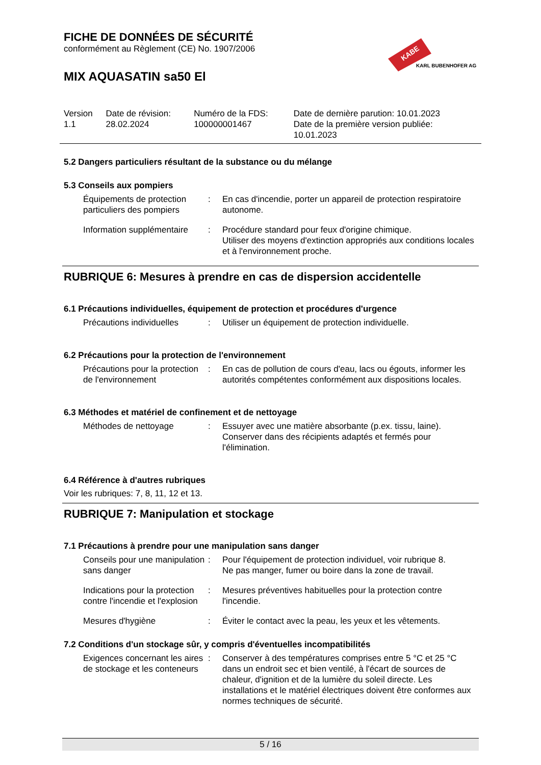FICHE DE DONNÉES DE SÉCURITÉ
conformément au Règlement (CE) No. 1907/2006
KABE
KARL BUBENHOFER AG
MIX AQUASATIN sa50 El
| Version 1.1 | Date de révision: 28.02.2024 | Numéro de la FDS: 100000001467 | Date de dernière parution: 10.01.2023 Date de la première version publiée: 10.01.2023 |
5.2 Dangers particuliers résultant de la substance ou du mélange
5.3 Conseils aux pompiers
| Équipements de protection particuliers des pompiers | : | En cas d'incendie, porter un appareil de protection respiratoire autonome. |
| Information supplémentaire | : | Procédure standard pour feux d'origine chimique. Utiliser des moyens d'extinction appropriés aux conditions locales et à l'environnement proche. |
RUBRIQUE 6: Mesures à prendre en cas de dispersion accidentelle
6.1 Précautions individuelles, équipement de protection et procédures d'urgence
| Précautions individuelles | : | Utiliser un équipement de protection individuelle. |
6.2 Précautions pour la protection de l'environnement
| Précautions pour la protection de l'environnement | : | En cas de pollution de cours d'eau, lacs ou égouts, informer les autorités compétentes conformément aux dispositions locales. |
6.3 Méthodes et matériel de confinement et de nettoyage
| Méthodes de nettoyage | : | Essuyer avec une matière absorbante (p.ex. tissu, laine). Conserver dans des récipients adaptés et fermés pour l'élimination. |
6.4 Référence à d'autres rubriques
Voir les rubriques: 7, 8, 11, 12 et 13.
RUBRIQUE 7: Manipulation et stockage
7.1 Précautions à prendre pour une manipulation sans danger
| Conseils pour une manipulation sans danger | : | Pour l'équipement de protection individuel, voir rubrique 8. Ne pas manger, fumer ou boire dans la zone de travail. |
| Indications pour la protection contre l'incendie et l'explosion | : | Mesures préventives habituelles pour la protection contre l'incendie. |
| Mesures d'hygiène | : | Éviter le contact avec la peau, les yeux et les vêtements. |
7.2 Conditions d'un stockage sûr, y compris d'éventuelles incompatibilités
| Exigences concernant les aires de stockage et les conteneurs | : | Conserver à des températures comprises entre 5 °C et 25 °C dans un endroit sec et bien ventilé, à l'écart de sources de chaleur, d'ignition et de la lumière du soleil directe. Les installations et le matériel électriques doivent être conformes aux normes techniques de sécurité. |
5 / 16